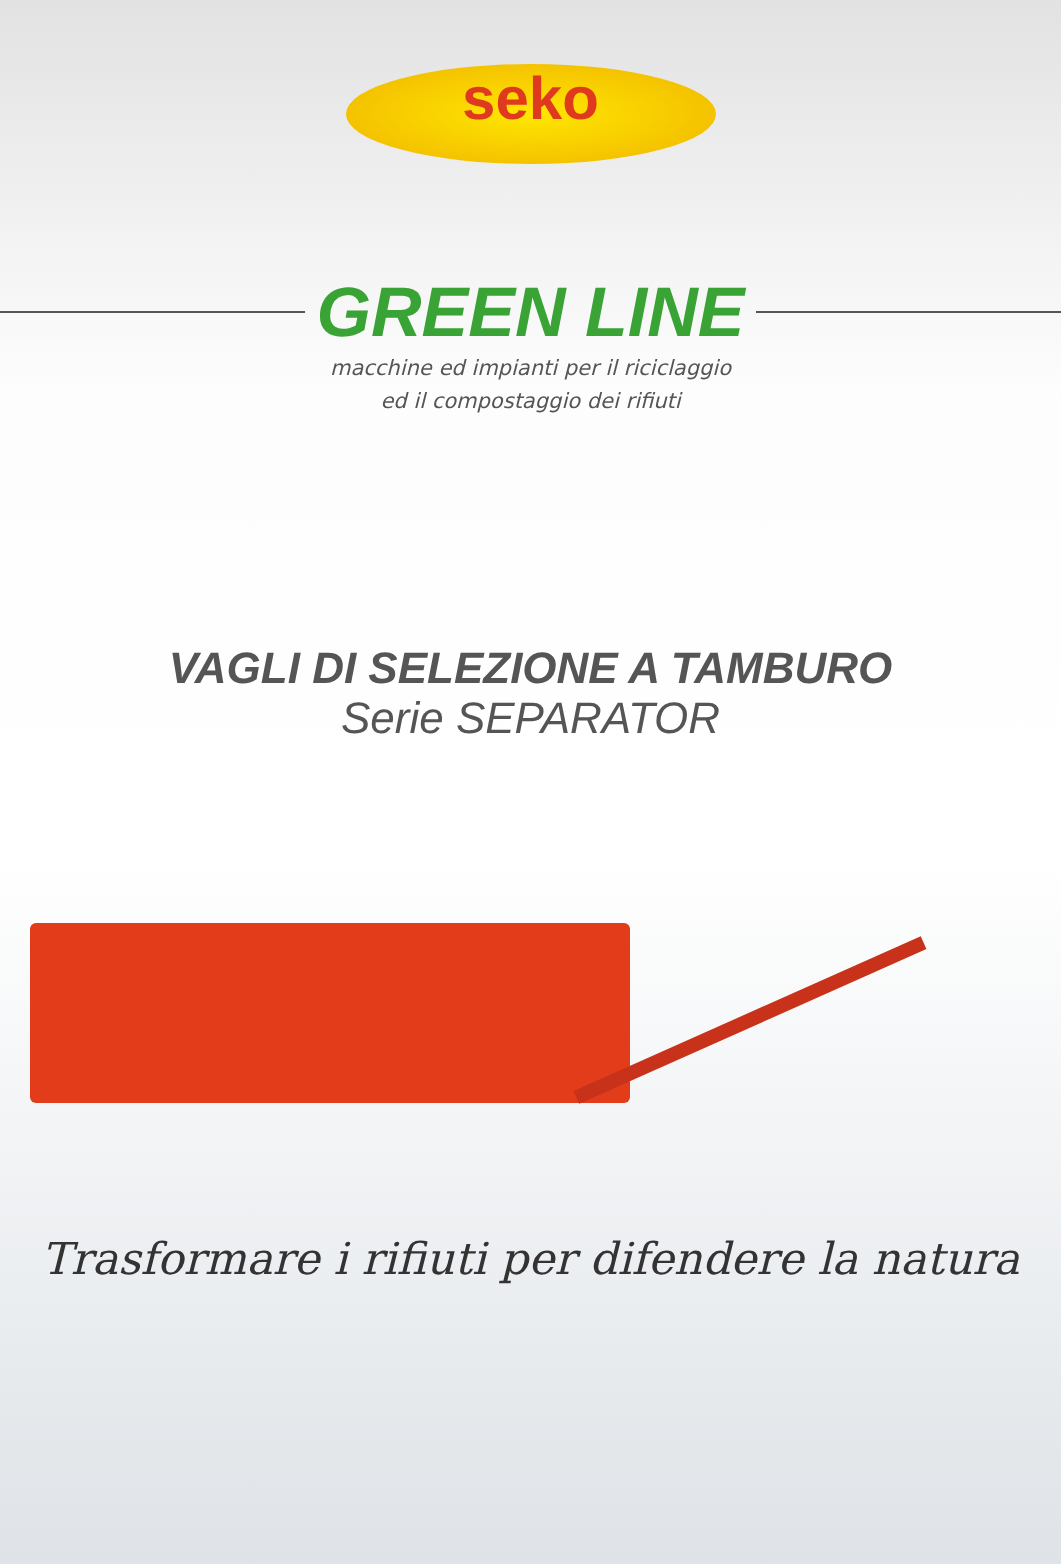seko
GREEN LINE
macchine ed impianti per il riciclaggio
ed il compostaggio dei rifiuti
VAGLI DI SELEZIONE A TAMBURO
Serie SEPARATOR
Trasformare i rifiuti per difendere la natura